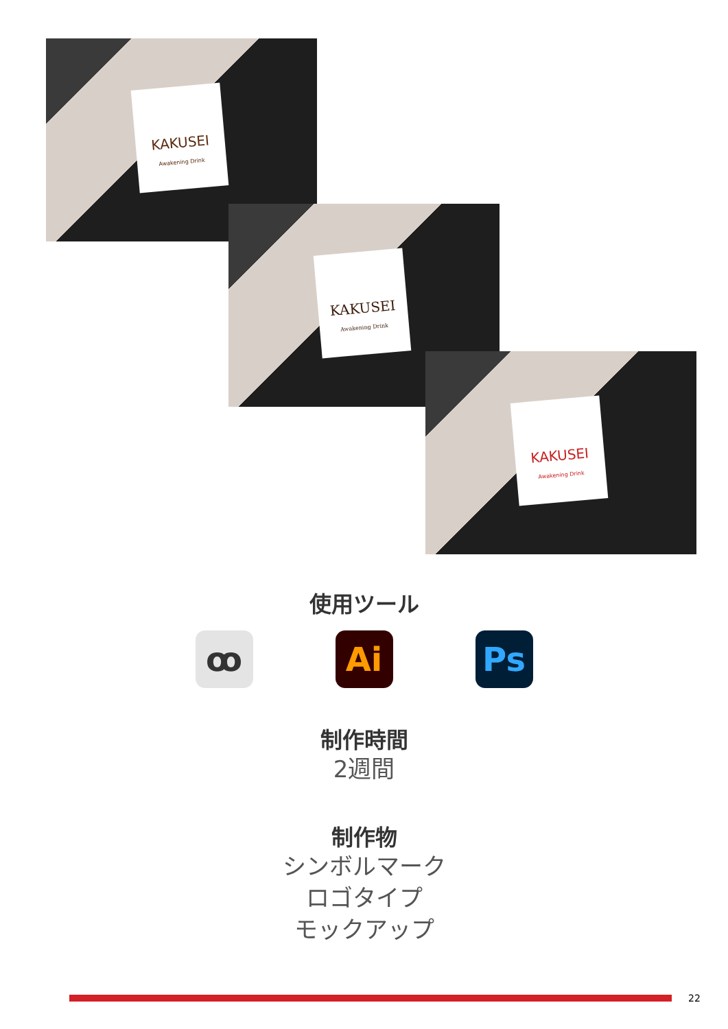KAKUSEI
Awakening Drink
KAKUSEI
Awakening Drink
KAKUSEI
Awakening Drink
使用ツール
ꝏ Ai Ps
制作時間
2週間
制作物
シンボルマーク
ロゴタイプ
モックアップ
22